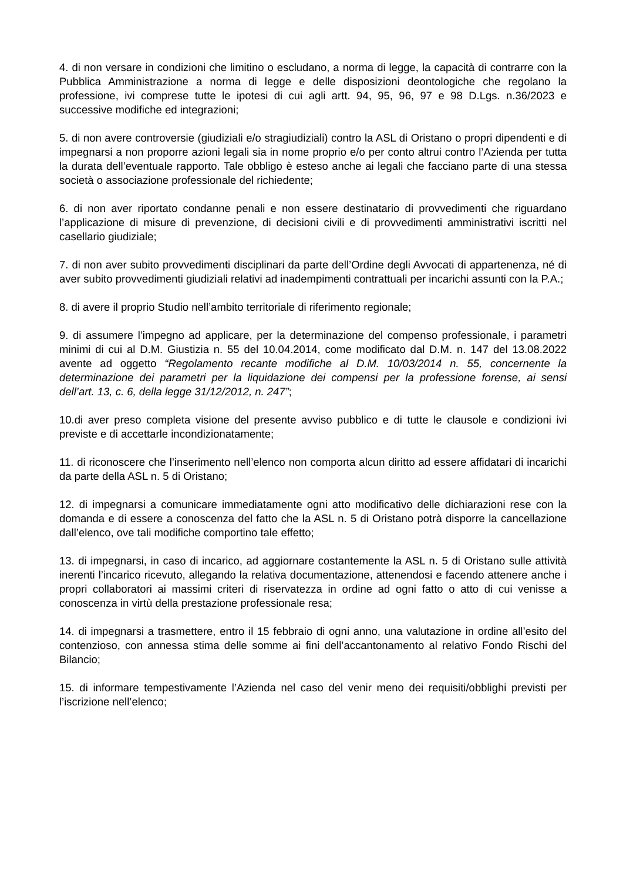4. di non versare in condizioni che limitino o escludano, a norma di legge, la capacità di contrarre con la Pubblica Amministrazione a norma di legge e delle disposizioni deontologiche che regolano la professione, ivi comprese tutte le ipotesi di cui agli artt. 94, 95, 96, 97 e 98 D.Lgs. n.36/2023 e successive modifiche ed integrazioni;
5. di non avere controversie (giudiziali e/o stragiudiziali) contro la ASL di Oristano o propri dipendenti e di impegnarsi a non proporre azioni legali sia in nome proprio e/o per conto altrui contro l’Azienda per tutta la durata dell’eventuale rapporto. Tale obbligo è esteso anche ai legali che facciano parte di una stessa società o associazione professionale del richiedente;
6. di non aver riportato condanne penali e non essere destinatario di provvedimenti che riguardano l’applicazione di misure di prevenzione, di decisioni civili e di provvedimenti amministrativi iscritti nel casellario giudiziale;
7. di non aver subito provvedimenti disciplinari da parte dell’Ordine degli Avvocati di appartenenza, né di aver subito provvedimenti giudiziali relativi ad inadempimenti contrattuali per incarichi assunti con la P.A.;
8. di avere il proprio Studio nell’ambito territoriale di riferimento regionale;
9. di assumere l’impegno ad applicare, per la determinazione del compenso professionale, i parametri minimi di cui al D.M. Giustizia n. 55 del 10.04.2014, come modificato dal D.M. n. 147 del 13.08.2022 avente ad oggetto “Regolamento recante modifiche al D.M. 10/03/2014 n. 55, concernente la determinazione dei parametri per la liquidazione dei compensi per la professione forense, ai sensi dell’art. 13, c. 6, della legge 31/12/2012, n. 247”;
10.di aver preso completa visione del presente avviso pubblico e di tutte le clausole e condizioni ivi previste e di accettarle incondizionatamente;
11. di riconoscere che l’inserimento nell’elenco non comporta alcun diritto ad essere affidatari di incarichi da parte della ASL n. 5 di Oristano;
12. di impegnarsi a comunicare immediatamente ogni atto modificativo delle dichiarazioni rese con la domanda e di essere a conoscenza del fatto che la ASL n. 5 di Oristano potrà disporre la cancellazione dall’elenco, ove tali modifiche comportino tale effetto;
13. di impegnarsi, in caso di incarico, ad aggiornare costantemente la ASL n. 5 di Oristano sulle attività inerenti l’incarico ricevuto, allegando la relativa documentazione, attenendosi e facendo attenere anche i propri collaboratori ai massimi criteri di riservatezza in ordine ad ogni fatto o atto di cui venisse a conoscenza in virtù della prestazione professionale resa;
14. di impegnarsi a trasmettere, entro il 15 febbraio di ogni anno, una valutazione in ordine all’esito del contenzioso, con annessa stima delle somme ai fini dell’accantonamento al relativo Fondo Rischi del Bilancio;
15. di informare tempestivamente l’Azienda nel caso del venir meno dei requisiti/obblighi previsti per l’iscrizione nell’elenco;